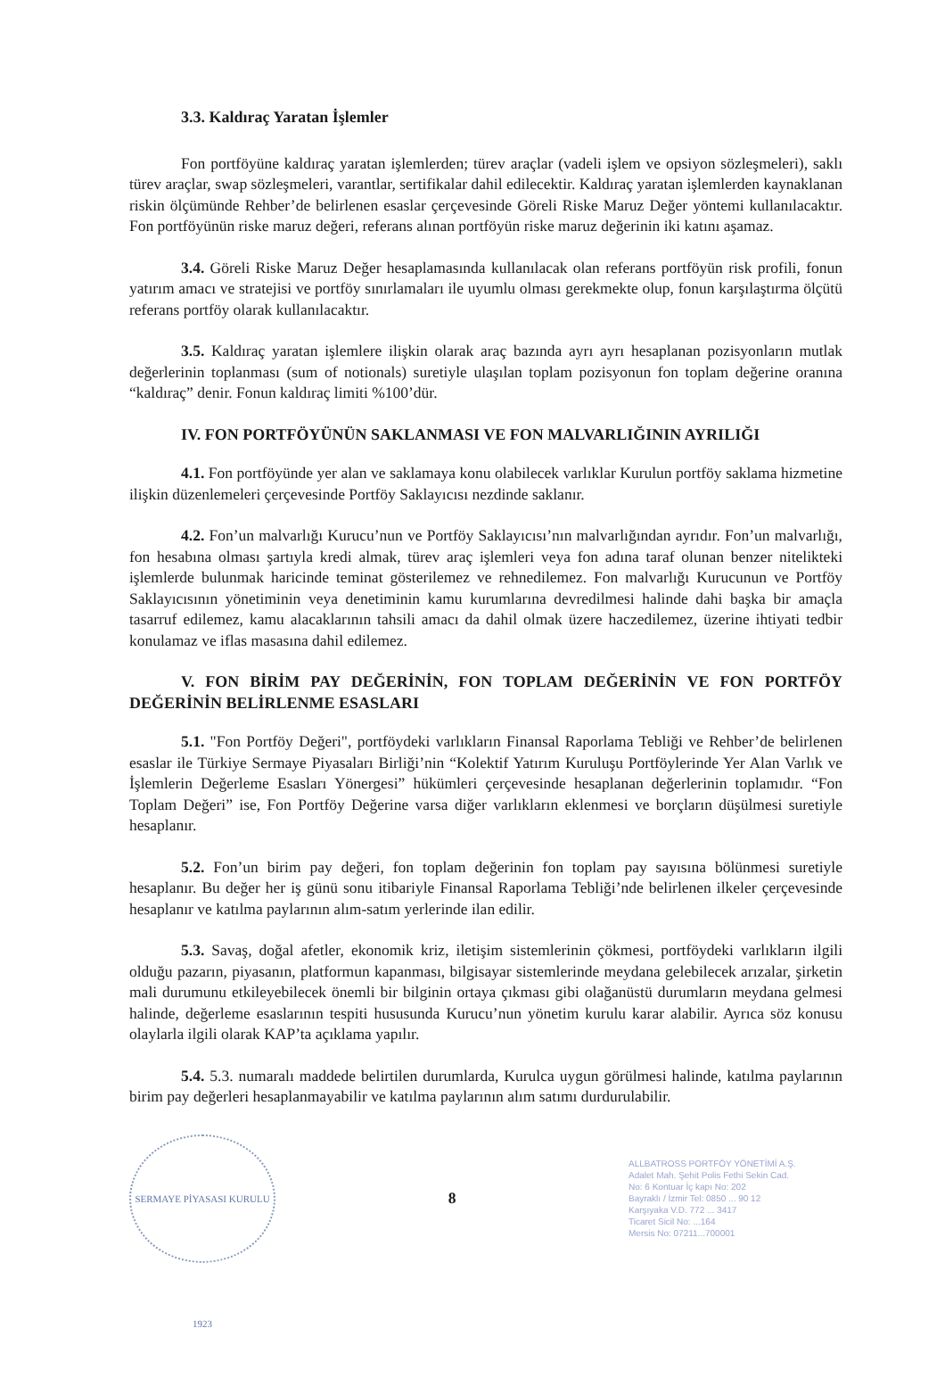3.3. Kaldıraç Yaratan İşlemler
Fon portföyüne kaldıraç yaratan işlemlerden; türev araçlar (vadeli işlem ve opsiyon sözleşmeleri), saklı türev araçlar, swap sözleşmeleri, varantlar, sertifikalar dahil edilecektir. Kaldıraç yaratan işlemlerden kaynaklanan riskin ölçümünde Rehber’de belirlenen esaslar çerçevesinde Göreli Riske Maruz Değer yöntemi kullanılacaktır. Fon portföyünün riske maruz değeri, referans alınan portföyün riske maruz değerinin iki katını aşamaz.
3.4. Göreli Riske Maruz Değer hesaplamasında kullanılacak olan referans portföyün risk profili, fonun yatırım amacı ve stratejisi ve portföy sınırlamaları ile uyumlu olması gerekmekte olup, fonun karşılaştırma ölçütü referans portföy olarak kullanılacaktır.
3.5. Kaldıraç yaratan işlemlere ilişkin olarak araç bazında ayrı ayrı hesaplanan pozisyonların mutlak değerlerinin toplanması (sum of notionals) suretiyle ulaşılan toplam pozisyonun fon toplam değerine oranına “kaldıraç” denir. Fonun kaldıraç limiti %100’dür.
IV. FON PORTFÖYÜNÜN SAKLANMASI VE FON MALVARLIĞININ AYRILIĞI
4.1. Fon portföyünde yer alan ve saklamaya konu olabilecek varlıklar Kurulun portföy saklama hizmetine ilişkin düzenlemeleri çerçevesinde Portföy Saklayıcısı nezdinde saklanır.
4.2. Fon’un malvarlığı Kurucu’nun ve Portföy Saklayıcısı’nın malvarlığından ayrıdır. Fon’un malvarlığı, fon hesabına olması şartıyla kredi almak, türev araç işlemleri veya fon adına taraf olunan benzer nitelikteki işlemlerde bulunmak haricinde teminat gösterilemez ve rehnedilemez. Fon malvarlığı Kurucunun ve Portföy Saklayıcısının yönetiminin veya denetiminin kamu kurumlarına devredilmesi halinde dahi başka bir amaçla tasarruf edilemez, kamu alacaklarının tahsili amacı da dahil olmak üzere haczedilemez, üzerine ihtiyati tedbir konulamaz ve iflas masasına dahil edilemez.
V. FON BİRİM PAY DEĞERİNİN, FON TOPLAM DEĞERİNİN VE FON PORTFÖY DEĞERİNİN BELİRLENME ESASLARI
5.1. "Fon Portföy Değeri", portföydeki varlıkların Finansal Raporlama Tebliği ve Rehber’de belirlenen esaslar ile Türkiye Sermaye Piyasaları Birliği’nin “Kolektif Yatırım Kuruluşu Portföylerinde Yer Alan Varlık ve İşlemlerin Değerleme Esasları Yönergesi” hükümleri çerçevesinde hesaplanan değerlerinin toplamıdır. “Fon Toplam Değeri” ise, Fon Portföy Değerine varsa diğer varlıkların eklenmesi ve borçların düşülmesi suretiyle hesaplanır.
5.2. Fon’un birim pay değeri, fon toplam değerinin fon toplam pay sayısına bölünmesi suretiyle hesaplanır. Bu değer her iş günü sonu itibariyle Finansal Raporlama Tebliği’nde belirlenen ilkeler çerçevesinde hesaplanır ve katılma paylarının alım-satım yerlerinde ilan edilir.
5.3. Savaş, doğal afetler, ekonomik kriz, iletişim sistemlerinin çökmesi, portföydeki varlıkların ilgili olduğu pazarın, piyasanın, platformun kapanması, bilgisayar sistemlerinde meydana gelebilecek arızalar, şirketin mali durumunu etkileyebilecek önemli bir bilginin ortaya çıkması gibi olağanüstü durumların meydana gelmesi halinde, değerleme esaslarının tespiti hususunda Kurucu’nun yönetim kurulu karar alabilir. Ayrıca söz konusu olaylarla ilgili olarak KAP’ta açıklama yapılır.
5.4. 5.3. numaralı maddede belirtilen durumlarda, Kurulca uygun görülmesi halinde, katılma paylarının birim pay değerleri hesaplanmayabilir ve katılma paylarının alım satımı durdurulabilir.
SERMAYE PİYASASI KURULU 1923
8
ALLBATROSS PORTFÖY YÖNETİMİ A.Ş.
Adalet Mah. Şehit Polis Fethi Sekin Cad.
No: 6 Kontuar İç kapı No: 202
Bayraklı / İzmir Tel: 0850 ... 90 12
Karşıyaka V.D. 772 ... 3417
Ticaret Sicil No: ...164
Mersis No: 07211...700001